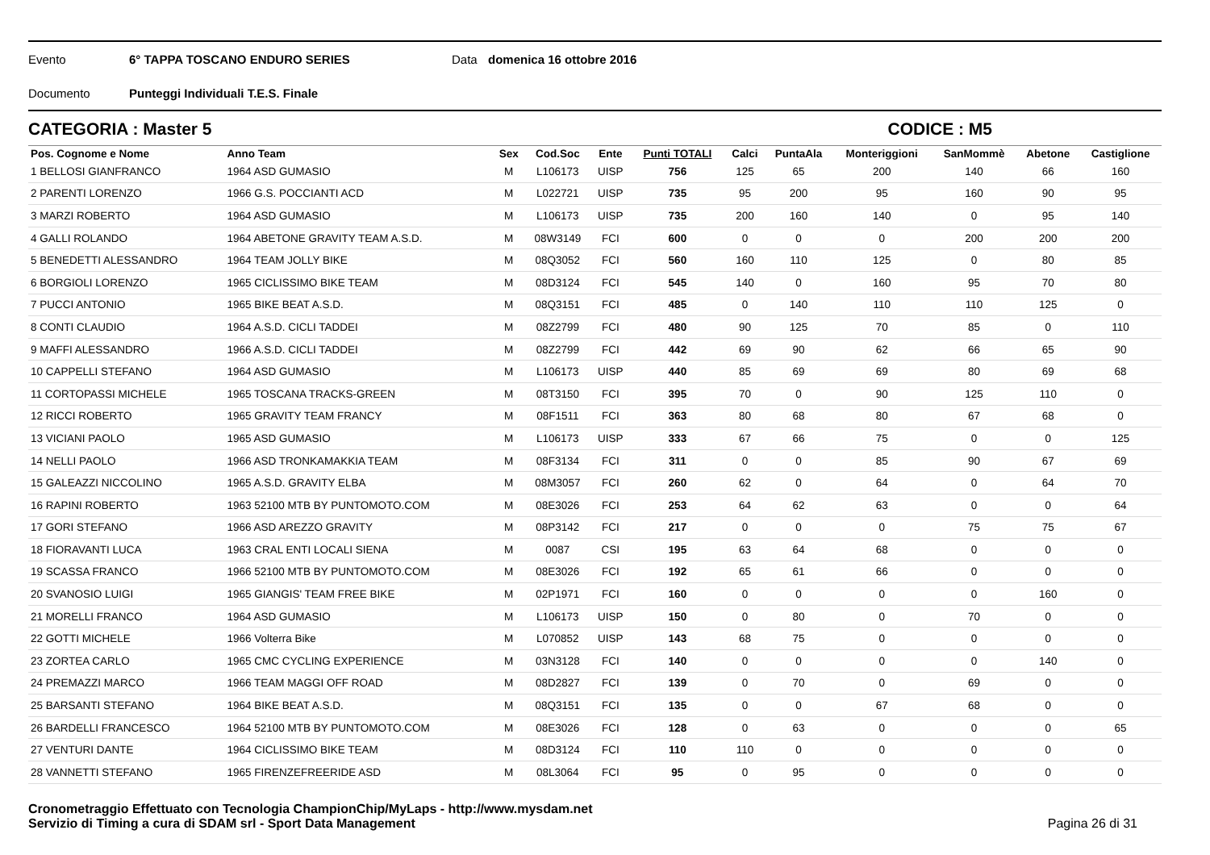Evento 6° TAPPA TOSCANO ENDURO SERIES Data domenica 16 ottobre 2016
Documento Punteggi Individuali T.E.S. Finale
CATEGORIA : Master 5 CODICE : M5
| Pos. Cognome e Nome | Anno Team | Sex | Cod.Soc | Ente | Punti TOTALI | Calci | PuntaAla | Monteriggioni | SanMommè | Abetone | Castiglione |
| --- | --- | --- | --- | --- | --- | --- | --- | --- | --- | --- | --- |
| 1 BELLOSI GIANFRANCO | 1964 ASD GUMASIO | M | L106173 | UISP | 756 | 125 | 65 | 200 | 140 | 66 | 160 |
| 2 PARENTI LORENZO | 1966 G.S. POCCIANTI ACD | M | L022721 | UISP | 735 | 95 | 200 | 95 | 160 | 90 | 95 |
| 3 MARZI ROBERTO | 1964 ASD GUMASIO | M | L106173 | UISP | 735 | 200 | 160 | 140 | 0 | 95 | 140 |
| 4 GALLI ROLANDO | 1964 ABETONE GRAVITY TEAM A.S.D. | M | 08W3149 | FCI | 600 | 0 | 0 | 0 | 200 | 200 | 200 |
| 5 BENEDETTI ALESSANDRO | 1964 TEAM JOLLY BIKE | M | 08Q3052 | FCI | 560 | 160 | 110 | 125 | 0 | 80 | 85 |
| 6 BORGIOLI LORENZO | 1965 CICLISSIMO BIKE TEAM | M | 08D3124 | FCI | 545 | 140 | 0 | 160 | 95 | 70 | 80 |
| 7 PUCCI ANTONIO | 1965 BIKE BEAT A.S.D. | M | 08Q3151 | FCI | 485 | 0 | 140 | 110 | 110 | 125 | 0 |
| 8 CONTI CLAUDIO | 1964 A.S.D. CICLI TADDEI | M | 08Z2799 | FCI | 480 | 90 | 125 | 70 | 85 | 0 | 110 |
| 9 MAFFI ALESSANDRO | 1966 A.S.D. CICLI TADDEI | M | 08Z2799 | FCI | 442 | 69 | 90 | 62 | 66 | 65 | 90 |
| 10 CAPPELLI STEFANO | 1964 ASD GUMASIO | M | L106173 | UISP | 440 | 85 | 69 | 69 | 80 | 69 | 68 |
| 11 CORTOPASSI MICHELE | 1965 TOSCANA TRACKS-GREEN | M | 08T3150 | FCI | 395 | 70 | 0 | 90 | 125 | 110 | 0 |
| 12 RICCI ROBERTO | 1965 GRAVITY TEAM FRANCY | M | 08F1511 | FCI | 363 | 80 | 68 | 80 | 67 | 68 | 0 |
| 13 VICIANI PAOLO | 1965 ASD GUMASIO | M | L106173 | UISP | 333 | 67 | 66 | 75 | 0 | 0 | 125 |
| 14 NELLI PAOLO | 1966 ASD TRONKAMAKKIA TEAM | M | 08F3134 | FCI | 311 | 0 | 0 | 85 | 90 | 67 | 69 |
| 15 GALEAZZI NICCOLINO | 1965 A.S.D. GRAVITY ELBA | M | 08M3057 | FCI | 260 | 62 | 0 | 64 | 0 | 64 | 70 |
| 16 RAPINI ROBERTO | 1963 52100 MTB BY PUNTOMOTO.COM | M | 08E3026 | FCI | 253 | 64 | 62 | 63 | 0 | 0 | 64 |
| 17 GORI STEFANO | 1966 ASD AREZZO GRAVITY | M | 08P3142 | FCI | 217 | 0 | 0 | 0 | 75 | 75 | 67 |
| 18 FIORAVANTI LUCA | 1963 CRAL ENTI LOCALI SIENA | M | 0087 | CSI | 195 | 63 | 64 | 68 | 0 | 0 | 0 |
| 19 SCASSA FRANCO | 1966 52100 MTB BY PUNTOMOTO.COM | M | 08E3026 | FCI | 192 | 65 | 61 | 66 | 0 | 0 | 0 |
| 20 SVANOSIO LUIGI | 1965 GIANGIS' TEAM FREE BIKE | M | 02P1971 | FCI | 160 | 0 | 0 | 0 | 0 | 160 | 0 |
| 21 MORELLI FRANCO | 1964 ASD GUMASIO | M | L106173 | UISP | 150 | 0 | 80 | 0 | 70 | 0 | 0 |
| 22 GOTTI MICHELE | 1966 Volterra Bike | M | L070852 | UISP | 143 | 68 | 75 | 0 | 0 | 0 | 0 |
| 23 ZORTEA CARLO | 1965 CMC CYCLING EXPERIENCE | M | 03N3128 | FCI | 140 | 0 | 0 | 0 | 0 | 140 | 0 |
| 24 PREMAZZI MARCO | 1966 TEAM MAGGI OFF ROAD | M | 08D2827 | FCI | 139 | 0 | 70 | 0 | 69 | 0 | 0 |
| 25 BARSANTI STEFANO | 1964 BIKE BEAT A.S.D. | M | 08Q3151 | FCI | 135 | 0 | 0 | 67 | 68 | 0 | 0 |
| 26 BARDELLI FRANCESCO | 1964 52100 MTB BY PUNTOMOTO.COM | M | 08E3026 | FCI | 128 | 0 | 63 | 0 | 0 | 0 | 65 |
| 27 VENTURI DANTE | 1964 CICLISSIMO BIKE TEAM | M | 08D3124 | FCI | 110 | 110 | 0 | 0 | 0 | 0 | 0 |
| 28 VANNETTI STEFANO | 1965 FIRENZEFREERIDE ASD | M | 08L3064 | FCI | 95 | 0 | 95 | 0 | 0 | 0 | 0 |
Cronometraggio Effettuato con Tecnologia ChampionChip/MyLaps - http://www.mysdam.net
Servizio di Timing a cura di SDAM srl - Sport Data Management
Pagina 26 di 31